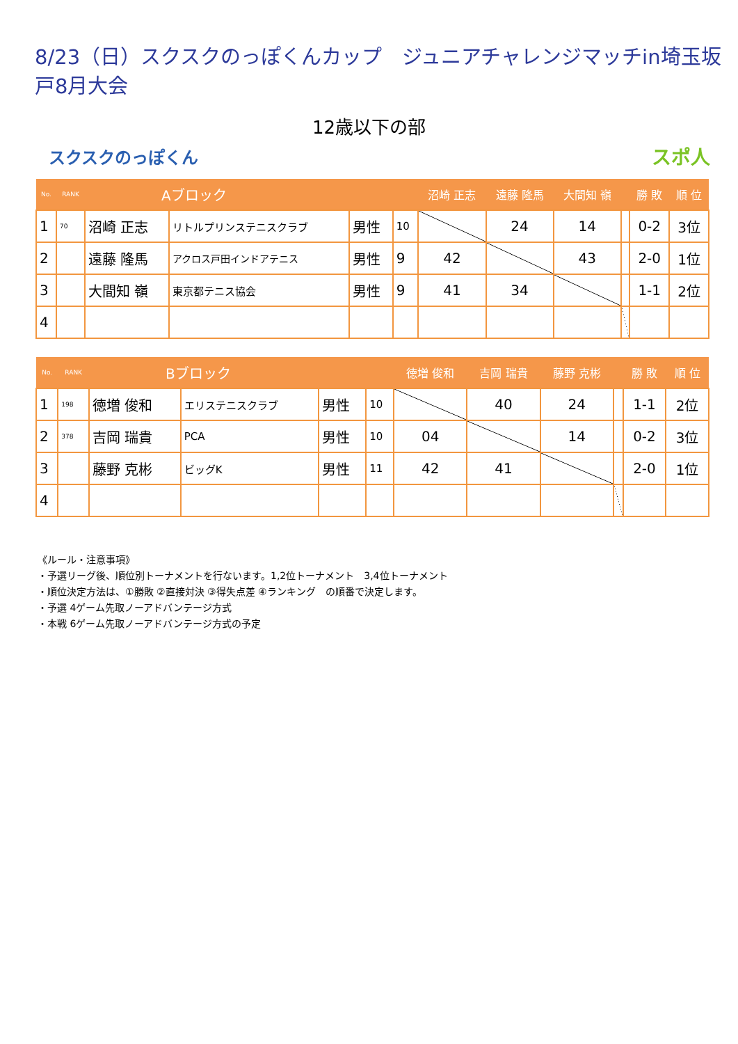8/23（日）スクスクのっぽくんカップ　ジュニアチャレンジマッチin埼玉坂戸8月大会
12歳以下の部
スクスクのっぽくん スポ人
| No. | RANK | Aブロック | | | | 沼崎 正志 | 遠藤 隆馬 | 大間知 嶺 | | 勝 敗 | 順 位 |
| --- | --- | --- | --- | --- | --- | --- | --- | --- | --- | --- | --- |
| 1 | 70 | 沼崎 正志 | リトルプリンステニスクラブ | 男性 | 10 | | 24 | 14 | | 0-2 | 3位 |
| 2 | | 遠藤 隆馬 | アクロス戸田インドアテニス | 男性 | 9 | 42 | | 43 | | 2-0 | 1位 |
| 3 | | 大間知 嶺 | 東京都テニス協会 | 男性 | 9 | 41 | 34 | | | 1-1 | 2位 |
| 4 | | | | | | | | | | | |
| No. | RANK | Bブロック | | | | 徳増 俊和 | 吉岡 瑞貴 | 藤野 克彬 | | 勝 敗 | 順 位 |
| --- | --- | --- | --- | --- | --- | --- | --- | --- | --- | --- | --- |
| 1 | 198 | 徳増 俊和 | エリステニスクラブ | 男性 | 10 | | 40 | 24 | | 1-1 | 2位 |
| 2 | 378 | 吉岡 瑞貴 | PCA | 男性 | 10 | 04 | | 14 | | 0-2 | 3位 |
| 3 | | 藤野 克彬 | ビッグK | 男性 | 11 | 42 | 41 | | | 2-0 | 1位 |
| 4 | | | | | | | | | | | |
《ルール・注意事項》
・予選リーグ後、順位別トーナメントを行ないます。1,2位トーナメント　3,4位トーナメント
・順位決定方法は、①勝敗 ②直接対決 ③得失点差 ④ランキング　の順番で決定します。
・予選 4ゲーム先取ノーアドバンテージ方式
・本戦 6ゲーム先取ノーアドバンテージ方式の予定